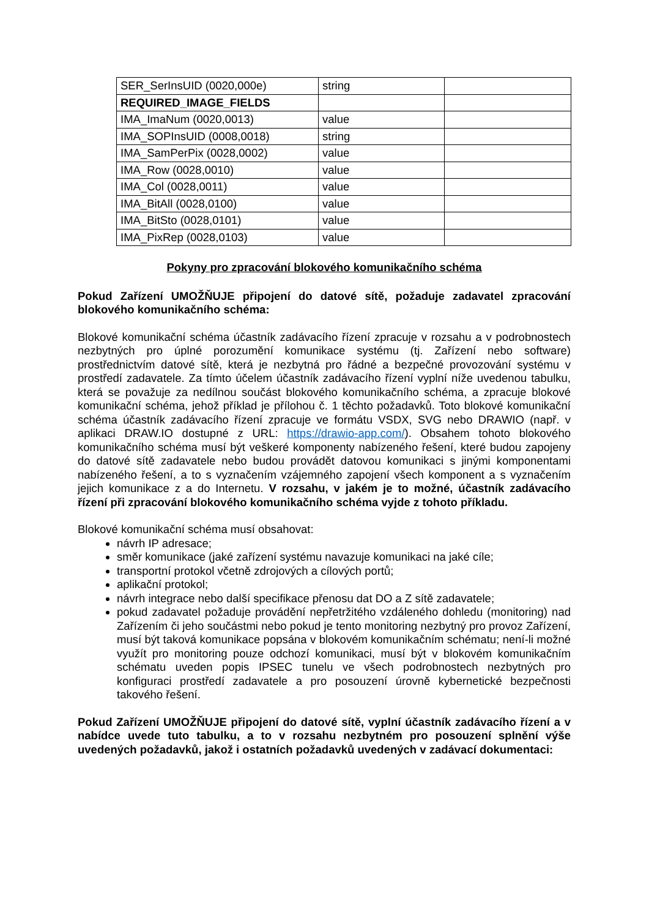| SER_SerInsUID (0020,000e) | string | |
| REQUIRED_IMAGE_FIELDS | | |
| IMA_ImaNum (0020,0013) | value | |
| IMA_SOPInsUID (0008,0018) | string | |
| IMA_SamPerPix (0028,0002) | value | |
| IMA_Row (0028,0010) | value | |
| IMA_Col (0028,0011) | value | |
| IMA_BitAll (0028,0100) | value | |
| IMA_BitSto (0028,0101) | value | |
| IMA_PixRep (0028,0103) | value | |
Pokyny pro zpracování blokového komunikačního schéma
Pokud Zařízení UMOŽŇUJE připojení do datové sítě, požaduje zadavatel zpracování blokového komunikačního schéma:
Blokové komunikační schéma účastník zadávacího řízení zpracuje v rozsahu a v podrobnostech nezbytných pro úplné porozumění komunikace systému (tj. Zařízení nebo software) prostřednictvím datové sítě, která je nezbytná pro řádné a bezpečné provozování systému v prostředí zadavatele. Za tímto účelem účastník zadávacího řízení vyplní níže uvedenou tabulku, která se považuje za nedílnou součást blokového komunikačního schéma, a zpracuje blokové komunikační schéma, jehož příklad je přílohou č. 1 těchto požadavků. Toto blokové komunikační schéma účastník zadávacího řízení zpracuje ve formátu VSDX, SVG nebo DRAWIO (např. v aplikaci DRAW.IO dostupné z URL: https://drawio-app.com/). Obsahem tohoto blokového komunikačního schéma musí být veškeré komponenty nabízeného řešení, které budou zapojeny do datové sítě zadavatele nebo budou provádět datovou komunikaci s jinými komponentami nabízeného řešení, a to s vyznačením vzájemného zapojení všech komponent a s vyznačením jejich komunikace z a do Internetu. V rozsahu, v jakém je to možné, účastník zadávacího řízení při zpracování blokového komunikačního schéma vyjde z tohoto příkladu.
Blokové komunikační schéma musí obsahovat:
návrh IP adresace;
směr komunikace (jaké zařízení systému navazuje komunikaci na jaké cíle;
transportní protokol včetně zdrojových a cílových portů;
aplikační protokol;
návrh integrace nebo další specifikace přenosu dat DO a Z sítě zadavatele;
pokud zadavatel požaduje provádění nepřetržitého vzdáleného dohledu (monitoring) nad Zařízením či jeho součástmi nebo pokud je tento monitoring nezbytný pro provoz Zařízení, musí být taková komunikace popsána v blokovém komunikačním schématu; není-li možné využít pro monitoring pouze odchozí komunikaci, musí být v blokovém komunikačním schématu uveden popis IPSEC tunelu ve všech podrobnostech nezbytných pro konfiguraci prostředí zadavatele a pro posouzení úrovně kybernetické bezpečnosti takového řešení.
Pokud Zařízení UMOŽŇUJE připojení do datové sítě, vyplní účastník zadávacího řízení a v nabídce uvede tuto tabulku, a to v rozsahu nezbytném pro posouzení splnění výše uvedených požadavků, jakož i ostatních požadavků uvedených v zadávací dokumentaci: